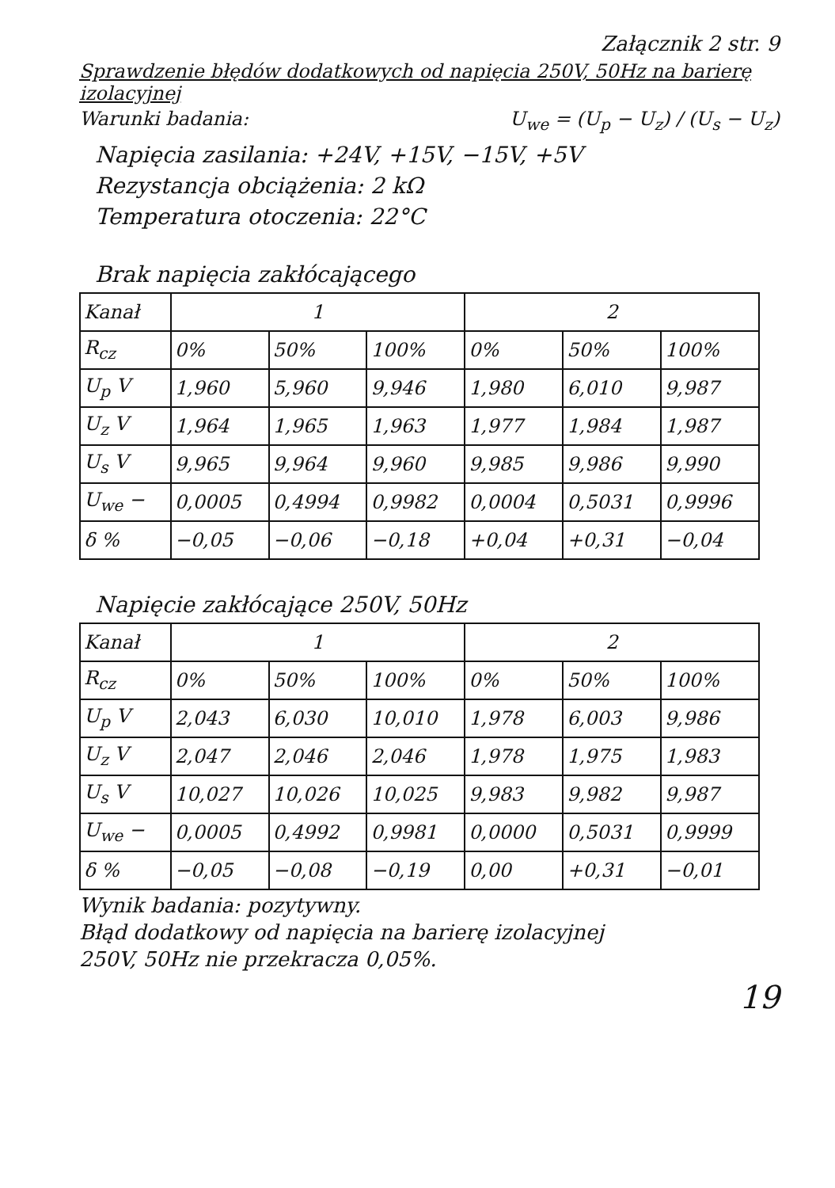Załącznik 2 str. 9
Sprawdzenie błędów dodatkowych od napięcia 250V, 50Hz na barierę izolacyjnej
Warunki badania: U<sub>we</sub> = (U<sub>p</sub> − U<sub>z</sub>) / (U<sub>s</sub> − U<sub>z</sub>)
Napięcia zasilania: +24V, +15V, −15V, +5V
Rezystancja obciążenia: 2 kΩ
Temperatura otoczenia: 22°C
Brak napięcia zakłócającego
| Kanał | 1 | | | 2 | | |
| --- | --- | --- | --- | --- | --- | --- |
| R<sub>cz</sub> | 0% | 50% | 100% | 0% | 50% | 100% |
| U<sub>p</sub> V | 1,960 | 5,960 | 9,946 | 1,980 | 6,010 | 9,987 |
| U<sub>z</sub> V | 1,964 | 1,965 | 1,963 | 1,977 | 1,984 | 1,987 |
| U<sub>s</sub> V | 9,965 | 9,964 | 9,960 | 9,985 | 9,986 | 9,990 |
| U<sub>we</sub> − | 0,0005 | 0,4994 | 0,9982 | 0,0004 | 0,5031 | 0,9996 |
| δ % | −0,05 | −0,06 | −0,18 | +0,04 | +0,31 | −0,04 |
Napięcie zakłócające 250V, 50Hz
| Kanał | 1 | | | 2 | | |
| --- | --- | --- | --- | --- | --- | --- |
| R<sub>cz</sub> | 0% | 50% | 100% | 0% | 50% | 100% |
| U<sub>p</sub> V | 2,043 | 6,030 | 10,010 | 1,978 | 6,003 | 9,986 |
| U<sub>z</sub> V | 2,047 | 2,046 | 2,046 | 1,978 | 1,975 | 1,983 |
| U<sub>s</sub> V | 10,027 | 10,026 | 10,025 | 9,983 | 9,982 | 9,987 |
| U<sub>we</sub> − | 0,0005 | 0,4992 | 0,9981 | 0,0000 | 0,5031 | 0,9999 |
| δ % | −0,05 | −0,08 | −0,19 | 0,00 | +0,31 | −0,01 |
Wynik badania: pozytywny.
Błąd dodatkowy od napięcia na barierę izolacyjnej
250V, 50Hz nie przekracza 0,05%.
19